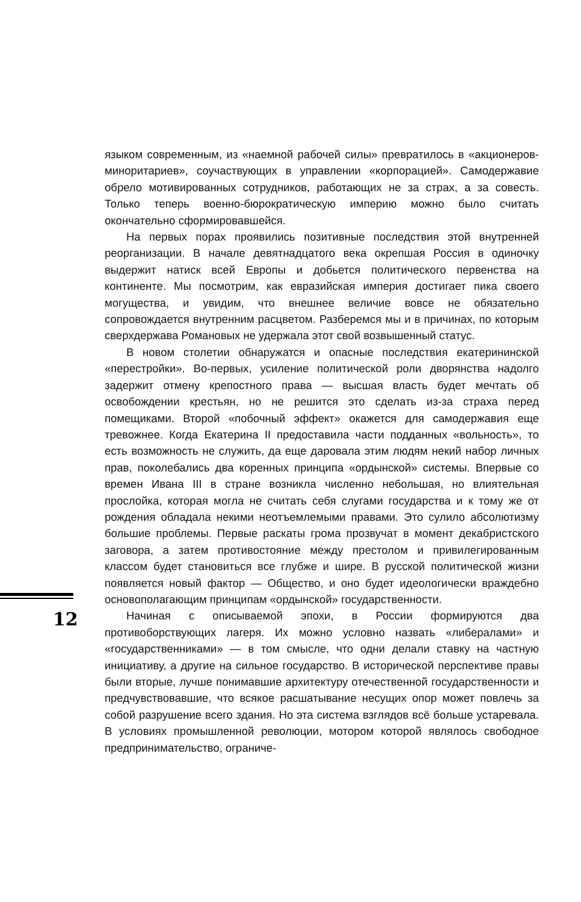языком современным, из «наемной рабочей силы» превратилось в «акционеров-миноритариев», соучаствующих в управлении «корпорацией». Самодержавие обрело мотивированных сотрудников, работающих не за страх, а за совесть. Только теперь военно-бюрократическую империю можно было считать окончательно сформировавшейся.
На первых порах проявились позитивные последствия этой внутренней реорганизации. В начале девятнадцатого века окрепшая Россия в одиночку выдержит натиск всей Европы и добьется политического первенства на континенте. Мы посмотрим, как евразийская империя достигает пика своего могущества, и увидим, что внешнее величие вовсе не обязательно сопровождается внутренним расцветом. Разберемся мы и в причинах, по которым сверхдержава Романовых не удержала этот свой возвышенный статус.
В новом столетии обнаружатся и опасные последствия екатерининской «перестройки». Во-первых, усиление политической роли дворянства надолго задержит отмену крепостного права — высшая власть будет мечтать об освобождении крестьян, но не решится это сделать из-за страха перед помещиками. Второй «побочный эффект» окажется для самодержавия еще тревожнее. Когда Екатерина II предоставила части подданных «вольность», то есть возможность не служить, да еще даровала этим людям некий набор личных прав, поколебались два коренных принципа «ордынской» системы. Впервые со времен Ивана III в стране возникла численно небольшая, но влиятельная прослойка, которая могла не считать себя слугами государства и к тому же от рождения обладала некими неотъемлемыми правами. Это сулило абсолютизму большие проблемы. Первые раскаты грома прозвучат в момент декабристского заговора, а затем противостояние между престолом и привилегированным классом будет становиться все глубже и шире. В русской политической жизни появляется новый фактор — Общество, и оно будет идеологически враждебно основополагающим принципам «ордынской» государственности.
Начиная с описываемой эпохи, в России формируются два противоборствующих лагеря. Их можно условно назвать «либералами» и «государственниками» — в том смысле, что одни делали ставку на частную инициативу, а другие на сильное государство. В исторической перспективе правы были вторые, лучше понимавшие архитектуру отечественной государственности и предчувствовавшие, что всякое расшатывание несущих опор может повлечь за собой разрушение всего здания. Но эта система взглядов всё больше устаревала. В условиях промышленной революции, мотором которой являлось свободное предпринимательство, ограниче-
12